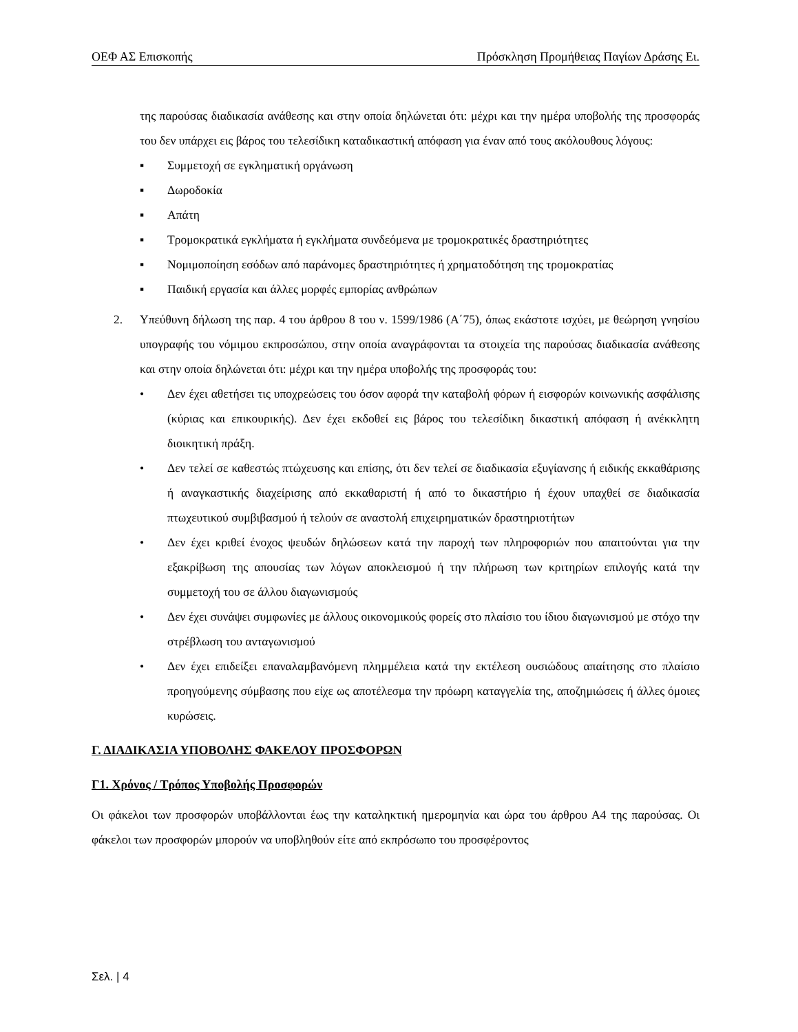ΟΕΦ ΑΣ Επισκοπής Πρόσκληση Προμήθειας Παγίων Δράσης Ει.
της παρούσας διαδικασία ανάθεσης και στην οποία δηλώνεται ότι: μέχρι και την ημέρα υποβολής της προσφοράς του δεν υπάρχει εις βάρος του τελεσίδικη καταδικαστική απόφαση για έναν από τους ακόλουθους λόγους:
▪ Συμμετοχή σε εγκληματική οργάνωση
▪ Δωροδοκία
▪ Απάτη
▪ Τρομοκρατικά εγκλήματα ή εγκλήματα συνδεόμενα με τρομοκρατικές δραστηριότητες
▪ Νομιμοποίηση εσόδων από παράνομες δραστηριότητες ή χρηματοδότηση της τρομοκρατίας
▪ Παιδική εργασία και άλλες μορφές εμπορίας ανθρώπων
2. Υπεύθυνη δήλωση της παρ. 4 του άρθρου 8 του ν. 1599/1986 (Α΄75), όπως εκάστοτε ισχύει, με θεώρηση γνησίου υπογραφής του νόμιμου εκπροσώπου, στην οποία αναγράφονται τα στοιχεία της παρούσας διαδικασία ανάθεσης και στην οποία δηλώνεται ότι: μέχρι και την ημέρα υποβολής της προσφοράς του:
• Δεν έχει αθετήσει τις υποχρεώσεις του όσον αφορά την καταβολή φόρων ή εισφορών κοινωνικής ασφάλισης (κύριας και επικουρικής). Δεν έχει εκδοθεί εις βάρος του τελεσίδικη δικαστική απόφαση ή ανέκκλητη διοικητική πράξη.
• Δεν τελεί σε καθεστώς πτώχευσης και επίσης, ότι δεν τελεί σε διαδικασία εξυγίανσης ή ειδικής εκκαθάρισης ή αναγκαστικής διαχείρισης από εκκαθαριστή ή από το δικαστήριο ή έχουν υπαχθεί σε διαδικασία πτωχευτικού συμβιβασμού ή τελούν σε αναστολή επιχειρηματικών δραστηριοτήτων
• Δεν έχει κριθεί ένοχος ψευδών δηλώσεων κατά την παροχή των πληροφοριών που απαιτούνται για την εξακρίβωση της απουσίας των λόγων αποκλεισμού ή την πλήρωση των κριτηρίων επιλογής κατά την συμμετοχή του σε άλλου διαγωνισμούς
• Δεν έχει συνάψει συμφωνίες με άλλους οικονομικούς φορείς στο πλαίσιο του ίδιου διαγωνισμού με στόχο την στρέβλωση του ανταγωνισμού
• Δεν έχει επιδείξει επαναλαμβανόμενη πλημμέλεια κατά την εκτέλεση ουσιώδους απαίτησης στο πλαίσιο προηγούμενης σύμβασης που είχε ως αποτέλεσμα την πρόωρη καταγγελία της, αποζημιώσεις ή άλλες όμοιες κυρώσεις.
Γ. ΔΙΑΔΙΚΑΣΙΑ ΥΠΟΒΟΛΗΣ ΦΑΚΕΛΟΥ ΠΡΟΣΦΟΡΩΝ
Γ1. Χρόνος / Τρόπος Υποβολής Προσφορών
Οι φάκελοι των προσφορών υποβάλλονται έως την καταληκτική ημερομηνία και ώρα του άρθρου Α4 της παρούσας. Οι φάκελοι των προσφορών μπορούν να υποβληθούν είτε από εκπρόσωπο του προσφέροντος
Σελ. | 4